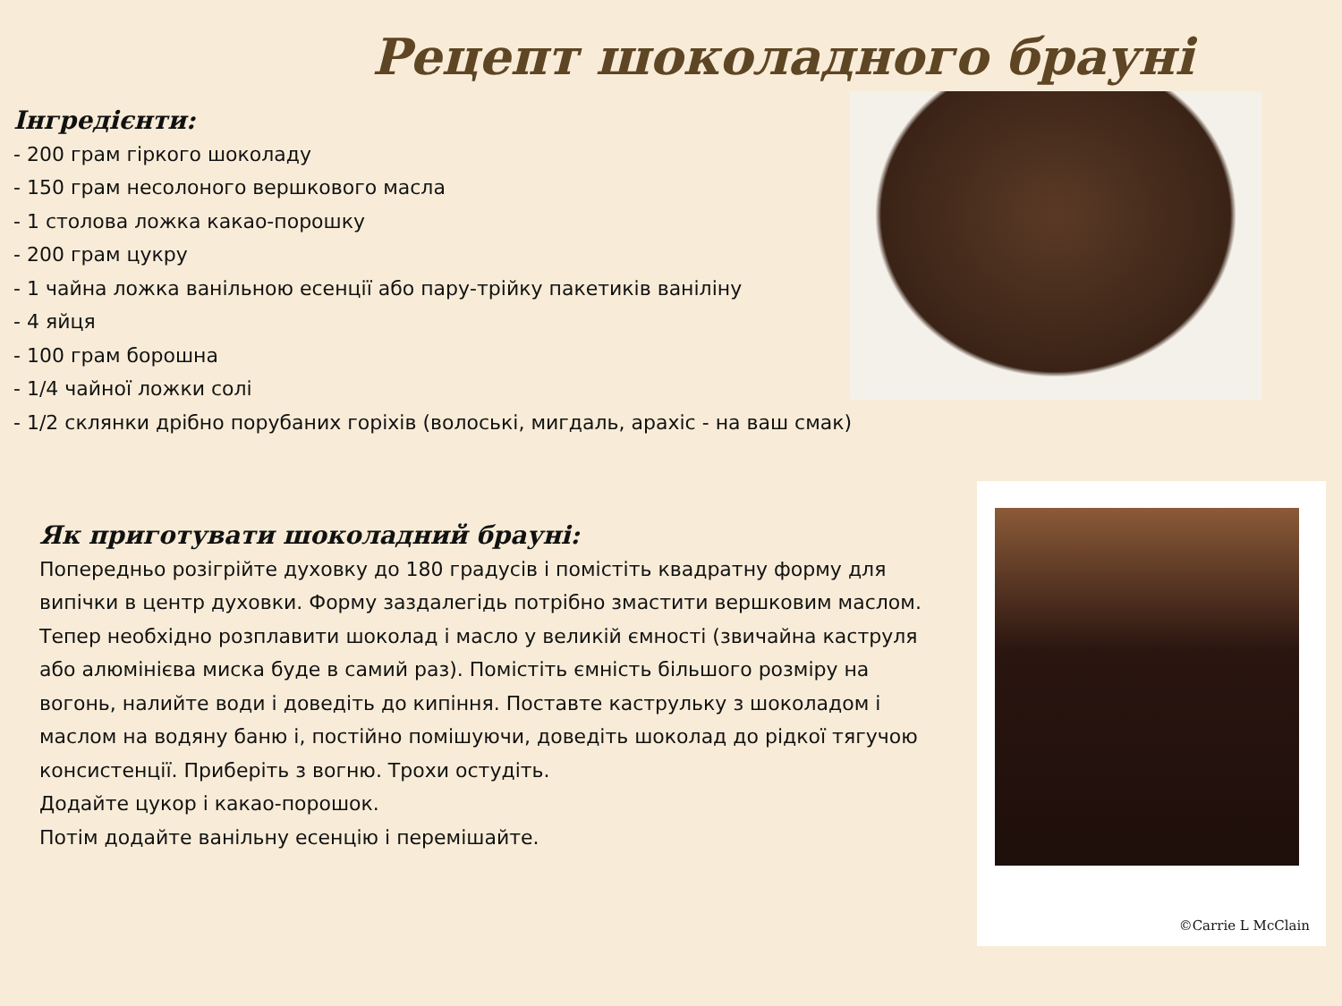Рецепт шоколадного брауні
Інгредієнти:
- 200 грам гіркого шоколаду
- 150 грам несолоного вершкового масла
- 1 столова ложка какао-порошку
- 200 грам цукру
- 1 чайна ложка ванільною есенції або пару-трійку пакетиків ваніліну
- 4 яйця
- 100 грам борошна
- 1/4 чайної ложки солі
- 1/2 склянки дрібно порубаних горіхів (волоські, мигдаль, арахіс - на ваш смак)
©Carrie L McClain
Як приготувати шоколадний брауні:
Попередньо розігрійте духовку до 180 градусів і помістіть квадратну форму для випічки в центр духовки. Форму заздалегідь потрібно змастити вершковим маслом.
Тепер необхідно розплавити шоколад і масло у великій ємності (звичайна каструля або алюмінієва миска буде в самий раз). Помістіть ємність більшого розміру на вогонь, налийте води і доведіть до кипіння. Поставте каструльку з шоколадом і маслом на водяну баню і, постійно помішуючи, доведіть шоколад до рідкої тягучою консистенції. Приберіть з вогню. Трохи остудіть.
Додайте цукор і какао-порошок.
Потім додайте ванільну есенцію і перемішайте.